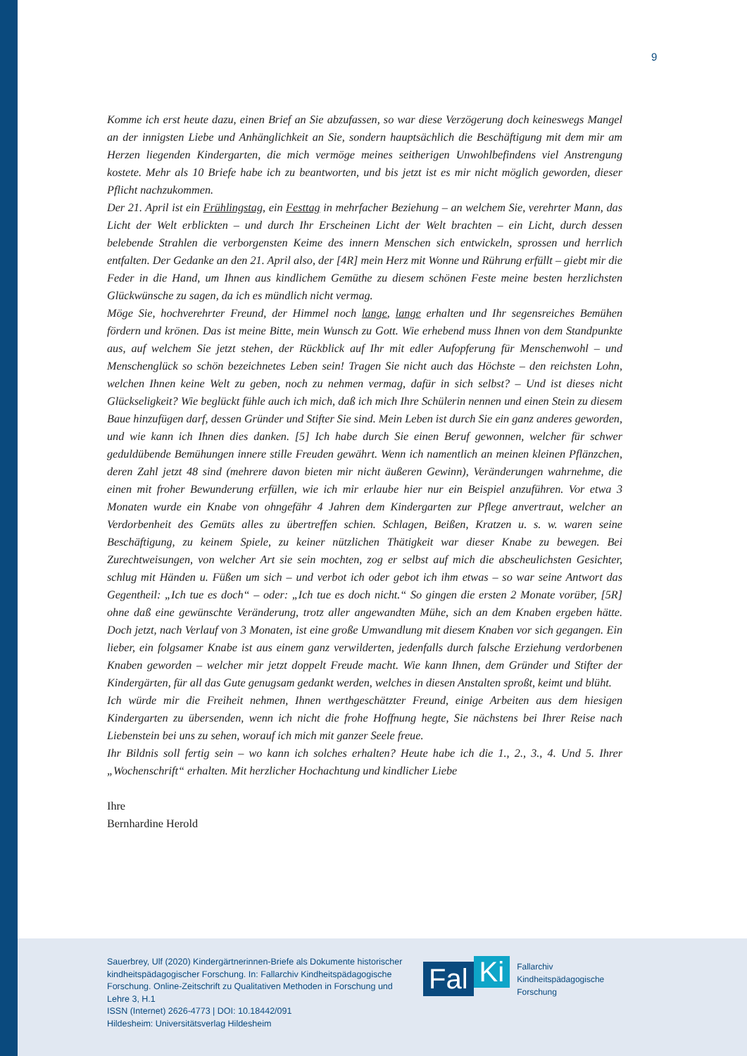9
Komme ich erst heute dazu, einen Brief an Sie abzufassen, so war diese Verzögerung doch keineswegs Mangel an der innigsten Liebe und Anhänglichkeit an Sie, sondern hauptsächlich die Beschäftigung mit dem mir am Herzen liegenden Kindergarten, die mich vermöge meines seitherigen Unwohlbefindens viel Anstrengung kostete. Mehr als 10 Briefe habe ich zu beantworten, und bis jetzt ist es mir nicht möglich geworden, dieser Pflicht nachzukommen.
Der 21. April ist ein Frühlingstag, ein Festtag in mehrfacher Beziehung – an welchem Sie, verehrter Mann, das Licht der Welt erblickten – und durch Ihr Erscheinen Licht der Welt brachten – ein Licht, durch dessen belebende Strahlen die verborgensten Keime des innern Menschen sich entwickeln, sprossen und herrlich entfalten. Der Gedanke an den 21. April also, der [4R] mein Herz mit Wonne und Rührung erfüllt – giebt mir die Feder in die Hand, um Ihnen aus kindlichem Gemüthe zu diesem schönen Feste meine besten herzlichsten Glückwünsche zu sagen, da ich es mündlich nicht vermag.
Möge Sie, hochverehrter Freund, der Himmel noch lange, lange erhalten und Ihr segensreiches Bemühen fördern und krönen. Das ist meine Bitte, mein Wunsch zu Gott. Wie erhebend muss Ihnen von dem Standpunkte aus, auf welchem Sie jetzt stehen, der Rückblick auf Ihr mit edler Aufopferung für Menschenwohl – und Menschenglück so schön bezeichnetes Leben sein! Tragen Sie nicht auch das Höchste – den reichsten Lohn, welchen Ihnen keine Welt zu geben, noch zu nehmen vermag, dafür in sich selbst? – Und ist dieses nicht Glückseligkeit? Wie beglückt fühle auch ich mich, daß ich mich Ihre Schülerin nennen und einen Stein zu diesem Baue hinzufügen darf, dessen Gründer und Stifter Sie sind. Mein Leben ist durch Sie ein ganz anderes geworden, und wie kann ich Ihnen dies danken. [5] Ich habe durch Sie einen Beruf gewonnen, welcher für schwer geduldübende Bemühungen innere stille Freuden gewährt. Wenn ich namentlich an meinen kleinen Pflänzchen, deren Zahl jetzt 48 sind (mehrere davon bieten mir nicht äußeren Gewinn), Veränderungen wahrnehme, die einen mit froher Bewunderung erfüllen, wie ich mir erlaube hier nur ein Beispiel anzuführen. Vor etwa 3 Monaten wurde ein Knabe von ohngefähr 4 Jahren dem Kindergarten zur Pflege anvertraut, welcher an Verdorbenheit des Gemüts alles zu übertreffen schien. Schlagen, Beißen, Kratzen u. s. w. waren seine Beschäftigung, zu keinem Spiele, zu keiner nützlichen Thätigkeit war dieser Knabe zu bewegen. Bei Zurechtweisungen, von welcher Art sie sein mochten, zog er selbst auf mich die abscheulichsten Gesichter, schlug mit Händen u. Füßen um sich – und verbot ich oder gebot ich ihm etwas – so war seine Antwort das Gegentheil: „Ich tue es doch“ – oder: „Ich tue es doch nicht.“ So gingen die ersten 2 Monate vorüber, [5R] ohne daß eine gewünschte Veränderung, trotz aller angewandten Mühe, sich an dem Knaben ergeben hätte. Doch jetzt, nach Verlauf von 3 Monaten, ist eine große Umwandlung mit diesem Knaben vor sich gegangen. Ein lieber, ein folgsamer Knabe ist aus einem ganz verwilderten, jedenfalls durch falsche Erziehung verdorbenen Knaben geworden – welcher mir jetzt doppelt Freude macht. Wie kann Ihnen, dem Gründer und Stifter der Kindergärten, für all das Gute genugsam gedankt werden, welches in diesen Anstalten sproßt, keimt und blüht.
Ich würde mir die Freiheit nehmen, Ihnen werthgeschätzter Freund, einige Arbeiten aus dem hiesigen Kindergarten zu übersenden, wenn ich nicht die frohe Hoffnung hegte, Sie nächstens bei Ihrer Reise nach Liebenstein bei uns zu sehen, worauf ich mich mit ganzer Seele freue.
Ihr Bildnis soll fertig sein – wo kann ich solches erhalten? Heute habe ich die 1., 2., 3., 4. Und 5. Ihrer „Wochenschrift“ erhalten. Mit herzlicher Hochachtung und kindlicher Liebe
Ihre
Bernhardine Herold
Sauerbrey, Ulf (2020) Kindergärtnerinnen-Briefe als Dokumente historischer kindheitspädagogischer Forschung. In: Fallarchiv Kindheitspädagogische Forschung. Online-Zeitschrift zu Qualitativen Methoden in Forschung und Lehre 3, H.1
ISSN (Internet) 2626-4773 | DOI: 10.18442/091
Hildesheim: Universitätsverlag Hildesheim
Fal Ki
Fallarchiv
Kindheitspädagogische
Forschung